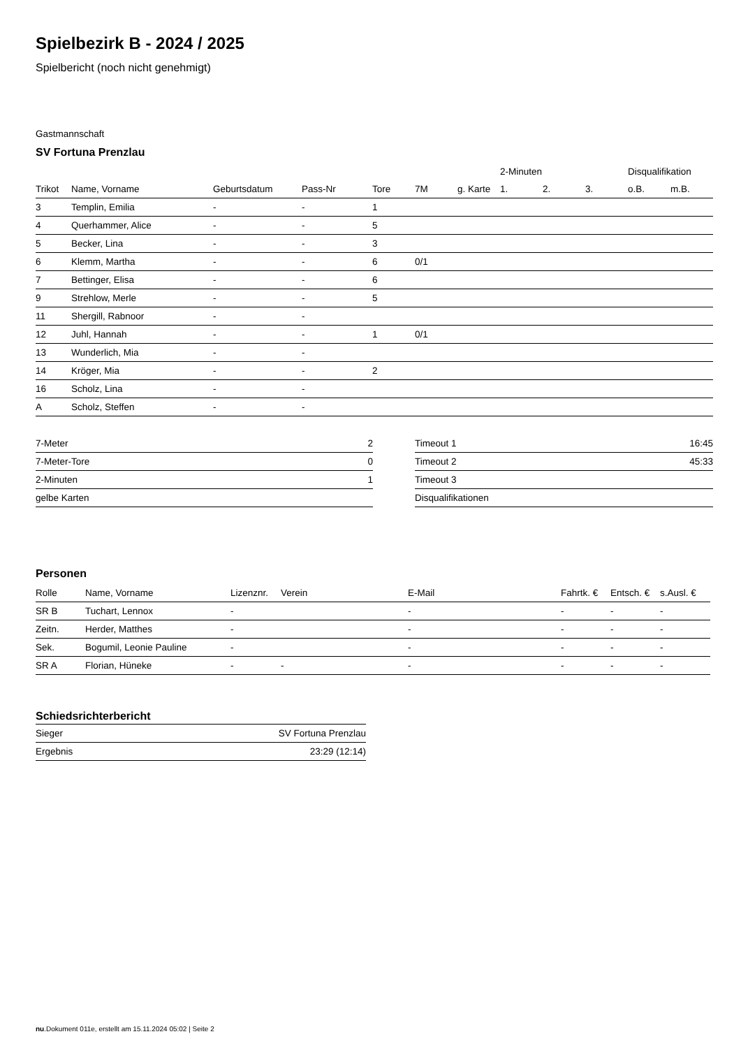Spielbezirk B - 2024 / 2025
Spielbericht (noch nicht genehmigt)
Gastmannschaft
SV Fortuna Prenzlau
| | | | | | | | 2-Minuten | | | Disqualifikation | |
| --- | --- | --- | --- | --- | --- | --- | --- | --- | --- | --- | --- |
| Trikot | Name, Vorname | Geburtsdatum | Pass-Nr | Tore | 7M | g. Karte | 1. | 2. | 3. | o.B. | m.B. |
| 3 | Templin, Emilia | - | - | 1 | | | | | | | |
| 4 | Querhammer, Alice | - | - | 5 | | | | | | | |
| 5 | Becker, Lina | - | - | 3 | | | | | | | |
| 6 | Klemm, Martha | - | - | 6 | 0/1 | | | | | | |
| 7 | Bettinger, Elisa | - | - | 6 | | | | | | | |
| 9 | Strehlow, Merle | - | - | 5 | | | | | | | |
| 11 | Shergill, Rabnoor | - | - | | | | | | | | |
| 12 | Juhl, Hannah | - | - | 1 | 0/1 | | | | | | |
| 13 | Wunderlich, Mia | - | - | | | | | | | | |
| 14 | Kröger, Mia | - | - | 2 | | | | | | | |
| 16 | Scholz, Lina | - | - | | | | | | | | |
| A | Scholz, Steffen | - | - | | | | | | | | |
| 7-Meter | 2 |
| 7-Meter-Tore | 0 |
| 2-Minuten | 1 |
| gelbe Karten | |
| Timeout 1 | 16:45 |
| Timeout 2 | 45:33 |
| Timeout 3 | |
| Disqualifikationen | |
Personen
| Rolle | Name, Vorname | Lizenznr. | Verein | E-Mail | Fahrtk. € | Entsch. € | s.Ausl. € |
| --- | --- | --- | --- | --- | --- | --- | --- |
| SR B | Tuchart, Lennox | - | | - | - | - | - |
| Zeitn. | Herder, Matthes | - | | - | - | - | - |
| Sek. | Bogumil, Leonie Pauline | - | | - | - | - | - |
| SR A | Florian, Hüneke | - | - | - | - | - | - |
Schiedsrichterbericht
| Sieger | SV Fortuna Prenzlau |
| Ergebnis | 23:29 (12:14) |
nu.Dokument 011e, erstellt am 15.11.2024 05:02 | Seite 2